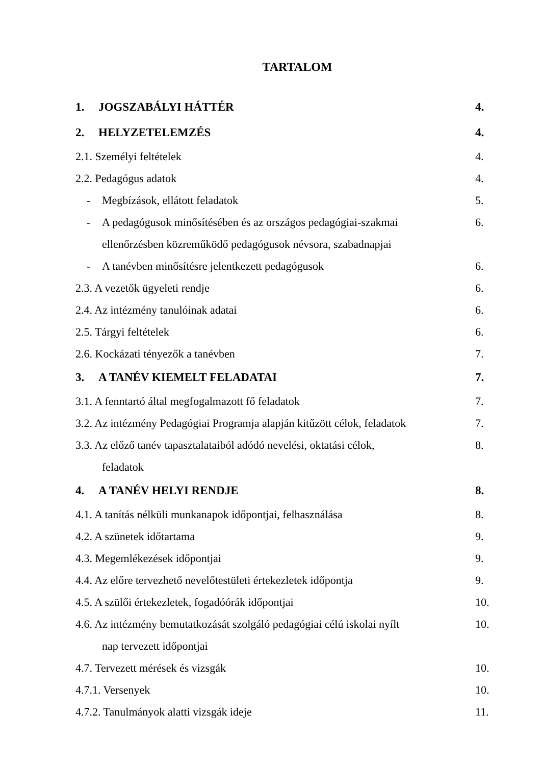TARTALOM
1. JOGSZABÁLYI HÁTTÉR 4.
2. HELYZETELEMZÉS 4.
2.1. Személyi feltételek 4.
2.2. Pedagógus adatok 4.
- Megbízások, ellátott feladatok
5.
- A pedagógusok minősítésében és az országos pedagógiai-szakmai
ellenőrzésben közreműködő pedagógusok névsora, szabadnapjai
6.
- A tanévben minősítésre jelentkezett pedagógusok
6.
2.3. A vezetők ügyeleti rendje 6.
2.4. Az intézmény tanulóinak adatai
6.
2.5. Tárgyi feltételek 6.
2.6. Kockázati tényezők a tanévben
7.
3. A TANÉV KIEMELT FELADATAI 7.
3.1. A fenntartó által megfogalmazott fő feladatok
7.
3.2. Az intézmény Pedagógiai Programja alapján kitűzött célok, feladatok
7.
3.3. Az előző tanév tapasztalataiból adódó nevelési, oktatási célok,
feladatok
8.
4. A TANÉV HELYI RENDJE 8.
4.1. A tanítás nélküli munkanapok időpontjai, felhasználása
8.
4.2. A szünetek időtartama 9.
4.3. Megemlékezések időpontjai 9.
4.4. Az előre tervezhető nevelőtestületi értekezletek időpontja
9.
4.5. A szülői értekezletek, fogadóórák időpontjai
10.
4.6. Az intézmény bemutatkozását szolgáló pedagógiai célú iskolai nyílt
nap tervezett időpontjai
10.
4.7. Tervezett mérések és vizsgák
10.
4.7.1. Versenyek 10.
4.7.2. Tanulmányok alatti vizsgák ideje
11.